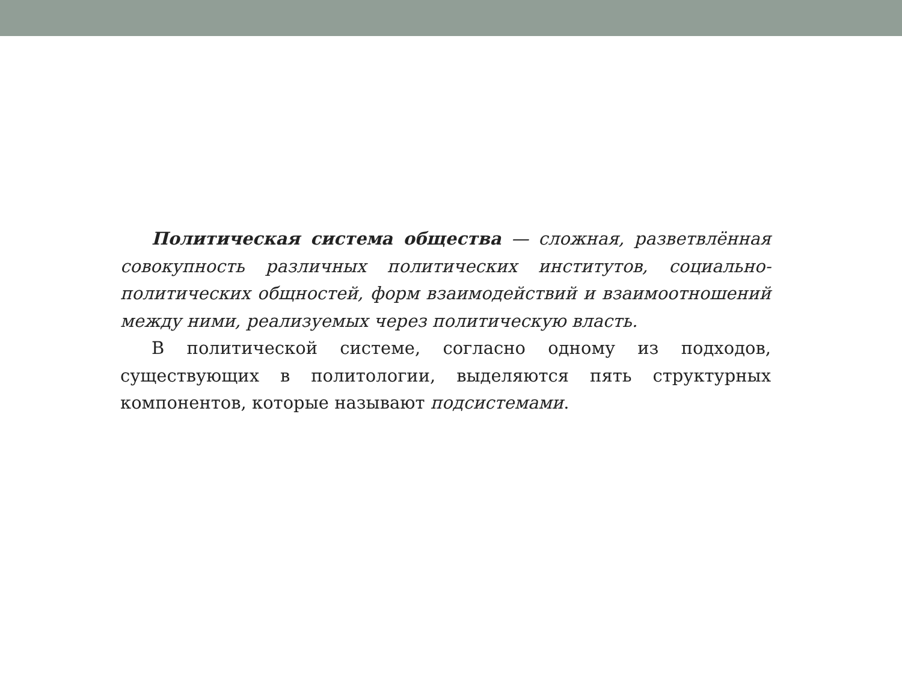Политическая система общества — сложная, разветвлённая совокупность различных политических институтов, социально-политических общностей, форм взаимодействий и взаимоотношений между ними, реализуемых через политическую власть.
В политической системе, согласно одному из подходов, существующих в политологии, выделяются пять структурных компонентов, которые называют подсистемами.